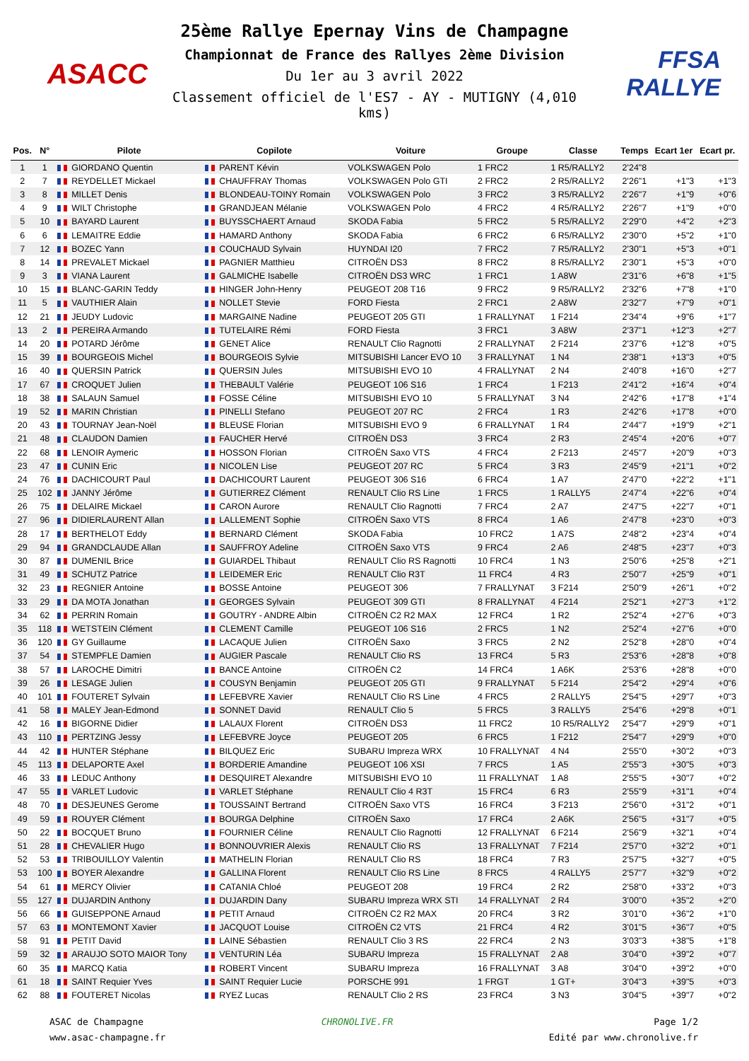ASACC
25ème Rallye Epernay Vins de Champagne
Championnat de France des Rallyes 2ème Division
Du 1er au 3 avril 2022
Classement officiel de l'ES7 - AY - MUTIGNY (4,010 kms)
FFSA RALLYE
| Pos. | N° | Pilote | Copilote | Voiture | Groupe | Classe | Temps | Ecart 1er | Ecart pr. |
| --- | --- | --- | --- | --- | --- | --- | --- | --- | --- |
| 1 | 1 | GIORDANO Quentin | PARENT Kévin | VOLKSWAGEN Polo | 1 FRC2 | 1 R5/RALLY2 | 2'24"8 | | |
| 2 | 7 | REYDELLET Mickael | CHAUFFRAY Thomas | VOLKSWAGEN Polo GTI | 2 FRC2 | 2 R5/RALLY2 | 2'26"1 | +1"3 | +1"3 |
| 3 | 8 | MILLET Denis | BLONDEAU-TOINY Romain | VOLKSWAGEN Polo | 3 FRC2 | 3 R5/RALLY2 | 2'26"7 | +1"9 | +0"6 |
| 4 | 9 | WILT Christophe | GRANDJEAN Mélanie | VOLKSWAGEN Polo | 4 FRC2 | 4 R5/RALLY2 | 2'26"7 | +1"9 | +0"0 |
| 5 | 10 | BAYARD Laurent | BUYSSCHAERT Arnaud | SKODA Fabia | 5 FRC2 | 5 R5/RALLY2 | 2'29"0 | +4"2 | +2"3 |
| 6 | 6 | LEMAITRE Eddie | HAMARD Anthony | SKODA Fabia | 6 FRC2 | 6 R5/RALLY2 | 2'30"0 | +5"2 | +1"0 |
| 7 | 12 | BOZEC Yann | COUCHAUD Sylvain | HUYNDAI I20 | 7 FRC2 | 7 R5/RALLY2 | 2'30"1 | +5"3 | +0"1 |
| 8 | 14 | PREVALET Mickael | PAGNIER Matthieu | CITROËN DS3 | 8 FRC2 | 8 R5/RALLY2 | 2'30"1 | +5"3 | +0"0 |
| 9 | 3 | VIANA Laurent | GALMICHE Isabelle | CITROËN DS3 WRC | 1 FRC1 | 1 A8W | 2'31"6 | +6"8 | +1"5 |
| 10 | 15 | BLANC-GARIN Teddy | HINGER John-Henry | PEUGEOT 208 T16 | 9 FRC2 | 9 R5/RALLY2 | 2'32"6 | +7"8 | +1"0 |
| 11 | 5 | VAUTHIER Alain | NOLLET Stevie | FORD Fiesta | 2 FRC1 | 2 A8W | 2'32"7 | +7"9 | +0"1 |
| 12 | 21 | JEUDY Ludovic | MARGAINE Nadine | PEUGEOT 205 GTI | 1 FRALLYNAT | 1 F214 | 2'34"4 | +9"6 | +1"7 |
| 13 | 2 | PEREIRA Armando | TUTELAIRE Rémi | FORD Fiesta | 3 FRC1 | 3 A8W | 2'37"1 | +12"3 | +2"7 |
| 14 | 20 | POTARD Jérôme | GENET Alice | RENAULT Clio Ragnotti | 2 FRALLYNAT | 2 F214 | 2'37"6 | +12"8 | +0"5 |
| 15 | 39 | BOURGEOIS Michel | BOURGEOIS Sylvie | MITSUBISHI Lancer EVO 10 | 3 FRALLYNAT | 1 N4 | 2'38"1 | +13"3 | +0"5 |
| 16 | 40 | QUERSIN Patrick | QUERSIN Jules | MITSUBISHI EVO 10 | 4 FRALLYNAT | 2 N4 | 2'40"8 | +16"0 | +2"7 |
| 17 | 67 | CROQUET Julien | THEBAULT Valérie | PEUGEOT 106 S16 | 1 FRC4 | 1 F213 | 2'41"2 | +16"4 | +0"4 |
| 18 | 38 | SALAUN Samuel | FOSSE Céline | MITSUBISHI EVO 10 | 5 FRALLYNAT | 3 N4 | 2'42"6 | +17"8 | +1"4 |
| 19 | 52 | MARIN Christian | PINELLI Stefano | PEUGEOT 207 RC | 2 FRC4 | 1 R3 | 2'42"6 | +17"8 | +0"0 |
| 20 | 43 | TOURNAY Jean-Noël | BLEUSE Florian | MITSUBISHI EVO 9 | 6 FRALLYNAT | 1 R4 | 2'44"7 | +19"9 | +2"1 |
| 21 | 48 | CLAUDON Damien | FAUCHER Hervé | CITROËN DS3 | 3 FRC4 | 2 R3 | 2'45"4 | +20"6 | +0"7 |
| 22 | 68 | LENOIR Aymeric | HOSSON Florian | CITROËN Saxo VTS | 4 FRC4 | 2 F213 | 2'45"7 | +20"9 | +0"3 |
| 23 | 47 | CUNIN Eric | NICOLEN Lise | PEUGEOT 207 RC | 5 FRC4 | 3 R3 | 2'45"9 | +21"1 | +0"2 |
| 24 | 76 | DACHICOURT Paul | DACHICOURT Laurent | PEUGEOT 306 S16 | 6 FRC4 | 1 A7 | 2'47"0 | +22"2 | +1"1 |
| 25 | 102 | JANNY Jérôme | GUTIERREZ Clément | RENAULT Clio RS Line | 1 FRC5 | 1 RALLY5 | 2'47"4 | +22"6 | +0"4 |
| 26 | 75 | DELAIRE Mickael | CARON Aurore | RENAULT Clio Ragnotti | 7 FRC4 | 2 A7 | 2'47"5 | +22"7 | +0"1 |
| 27 | 96 | DIDIERLAURENT Allan | LALLEMENT Sophie | CITROËN Saxo VTS | 8 FRC4 | 1 A6 | 2'47"8 | +23"0 | +0"3 |
| 28 | 17 | BERTHELOT Eddy | BERNARD Clément | SKODA Fabia | 10 FRC2 | 1 A7S | 2'48"2 | +23"4 | +0"4 |
| 29 | 94 | GRANDCLAUDE Allan | SAUFFROY Adeline | CITROËN Saxo VTS | 9 FRC4 | 2 A6 | 2'48"5 | +23"7 | +0"3 |
| 30 | 87 | DUMENIL Brice | GUIARDEL Thibaut | RENAULT Clio RS Ragnotti | 10 FRC4 | 1 N3 | 2'50"6 | +25"8 | +2"1 |
| 31 | 49 | SCHUTZ Patrice | LEIDEMER Eric | RENAULT Clio R3T | 11 FRC4 | 4 R3 | 2'50"7 | +25"9 | +0"1 |
| 32 | 23 | REGNIER Antoine | BOSSE Antoine | PEUGEOT 306 | 7 FRALLYNAT | 3 F214 | 2'50"9 | +26"1 | +0"2 |
| 33 | 29 | DA MOTA Jonathan | GEORGES Sylvain | PEUGEOT 309 GTI | 8 FRALLYNAT | 4 F214 | 2'52"1 | +27"3 | +1"2 |
| 34 | 62 | PERRIN Romain | GOUTRY - ANDRE Albin | CITROËN C2 R2 MAX | 12 FRC4 | 1 R2 | 2'52"4 | +27"6 | +0"3 |
| 35 | 118 | WETSTEIN Clément | CLEMENT Camille | PEUGEOT 106 S16 | 2 FRC5 | 1 N2 | 2'52"4 | +27"6 | +0"0 |
| 36 | 120 | GY Guillaume | LACAQUE Julien | CITROËN Saxo | 3 FRC5 | 2 N2 | 2'52"8 | +28"0 | +0"4 |
| 37 | 54 | STEMPFLE Damien | AUGIER Pascale | RENAULT Clio RS | 13 FRC4 | 5 R3 | 2'53"6 | +28"8 | +0"8 |
| 38 | 57 | LAROCHE Dimitri | BANCE Antoine | CITROËN C2 | 14 FRC4 | 1 A6K | 2'53"6 | +28"8 | +0"0 |
| 39 | 26 | LESAGE Julien | COUSYN Benjamin | PEUGEOT 205 GTI | 9 FRALLYNAT | 5 F214 | 2'54"2 | +29"4 | +0"6 |
| 40 | 101 | FOUTERET Sylvain | LEFEBVRE Xavier | RENAULT Clio RS Line | 4 FRC5 | 2 RALLY5 | 2'54"5 | +29"7 | +0"3 |
| 41 | 58 | MALEY Jean-Edmond | SONNET David | RENAULT Clio 5 | 5 FRC5 | 3 RALLY5 | 2'54"6 | +29"8 | +0"1 |
| 42 | 16 | BIGORNE Didier | LALAUX Florent | CITROËN DS3 | 11 FRC2 | 10 R5/RALLY2 | 2'54"7 | +29"9 | +0"1 |
| 43 | 110 | PERTZING Jessy | LEFEBVRE Joyce | PEUGEOT 205 | 6 FRC5 | 1 F212 | 2'54"7 | +29"9 | +0"0 |
| 44 | 42 | HUNTER Stéphane | BILQUEZ Eric | SUBARU Impreza WRX | 10 FRALLYNAT | 4 N4 | 2'55"0 | +30"2 | +0"3 |
| 45 | 113 | DELAPORTE Axel | BORDERIE Amandine | PEUGEOT 106 XSI | 7 FRC5 | 1 A5 | 2'55"3 | +30"5 | +0"3 |
| 46 | 33 | LEDUC Anthony | DESQUIRET Alexandre | MITSUBISHI EVO 10 | 11 FRALLYNAT | 1 A8 | 2'55"5 | +30"7 | +0"2 |
| 47 | 55 | VARLET Ludovic | VARLET Stéphane | RENAULT Clio 4 R3T | 15 FRC4 | 6 R3 | 2'55"9 | +31"1 | +0"4 |
| 48 | 70 | DESJEUNES Gerome | TOUSSAINT Bertrand | CITROËN Saxo VTS | 16 FRC4 | 3 F213 | 2'56"0 | +31"2 | +0"1 |
| 49 | 59 | ROUYER Clément | BOURGA Delphine | CITROËN Saxo | 17 FRC4 | 2 A6K | 2'56"5 | +31"7 | +0"5 |
| 50 | 22 | BOCQUET Bruno | FOURNIER Céline | RENAULT Clio Ragnotti | 12 FRALLYNAT | 6 F214 | 2'56"9 | +32"1 | +0"4 |
| 51 | 28 | CHEVALIER Hugo | BONNOUVRIER Alexis | RENAULT Clio RS | 13 FRALLYNAT | 7 F214 | 2'57"0 | +32"2 | +0"1 |
| 52 | 53 | TRIBOUILLOY Valentin | MATHELIN Florian | RENAULT Clio RS | 18 FRC4 | 7 R3 | 2'57"5 | +32"7 | +0"5 |
| 53 | 100 | BOYER Alexandre | GALLINA Florent | RENAULT Clio RS Line | 8 FRC5 | 4 RALLY5 | 2'57"7 | +32"9 | +0"2 |
| 54 | 61 | MERCY Olivier | CATANIA Chloé | PEUGEOT 208 | 19 FRC4 | 2 R2 | 2'58"0 | +33"2 | +0"3 |
| 55 | 127 | DUJARDIN Anthony | DUJARDIN Dany | SUBARU Impreza WRX STI | 14 FRALLYNAT | 2 R4 | 3'00"0 | +35"2 | +2"0 |
| 56 | 66 | GUISEPPONE Arnaud | PETIT Arnaud | CITROËN C2 R2 MAX | 20 FRC4 | 3 R2 | 3'01"0 | +36"2 | +1"0 |
| 57 | 63 | MONTEMONT Xavier | JACQUOT Louise | CITROËN C2 VTS | 21 FRC4 | 4 R2 | 3'01"5 | +36"7 | +0"5 |
| 58 | 91 | PETIT David | LAINE Sébastien | RENAULT Clio 3 RS | 22 FRC4 | 2 N3 | 3'03"3 | +38"5 | +1"8 |
| 59 | 32 | ARAUJO SOTO MAIOR Tony | VENTURIN Léa | SUBARU Impreza | 15 FRALLYNAT | 2 A8 | 3'04"0 | +39"2 | +0"7 |
| 60 | 35 | MARCQ Katia | ROBERT Vincent | SUBARU Impreza | 16 FRALLYNAT | 3 A8 | 3'04"0 | +39"2 | +0"0 |
| 61 | 18 | SAINT Requier Yves | SAINT Requier Lucie | PORSCHE 991 | 1 FRGT | 1 GT+ | 3'04"3 | +39"5 | +0"3 |
| 62 | 88 | FOUTERET Nicolas | RYEZ Lucas | RENAULT Clio 2 RS | 23 FRC4 | 3 N3 | 3'04"5 | +39"7 | +0"2 |
ASAC de Champagne
www.asac-champagne.fr
CHRONOLIVE.FR Page 1/2
Edité par www.chronolive.fr